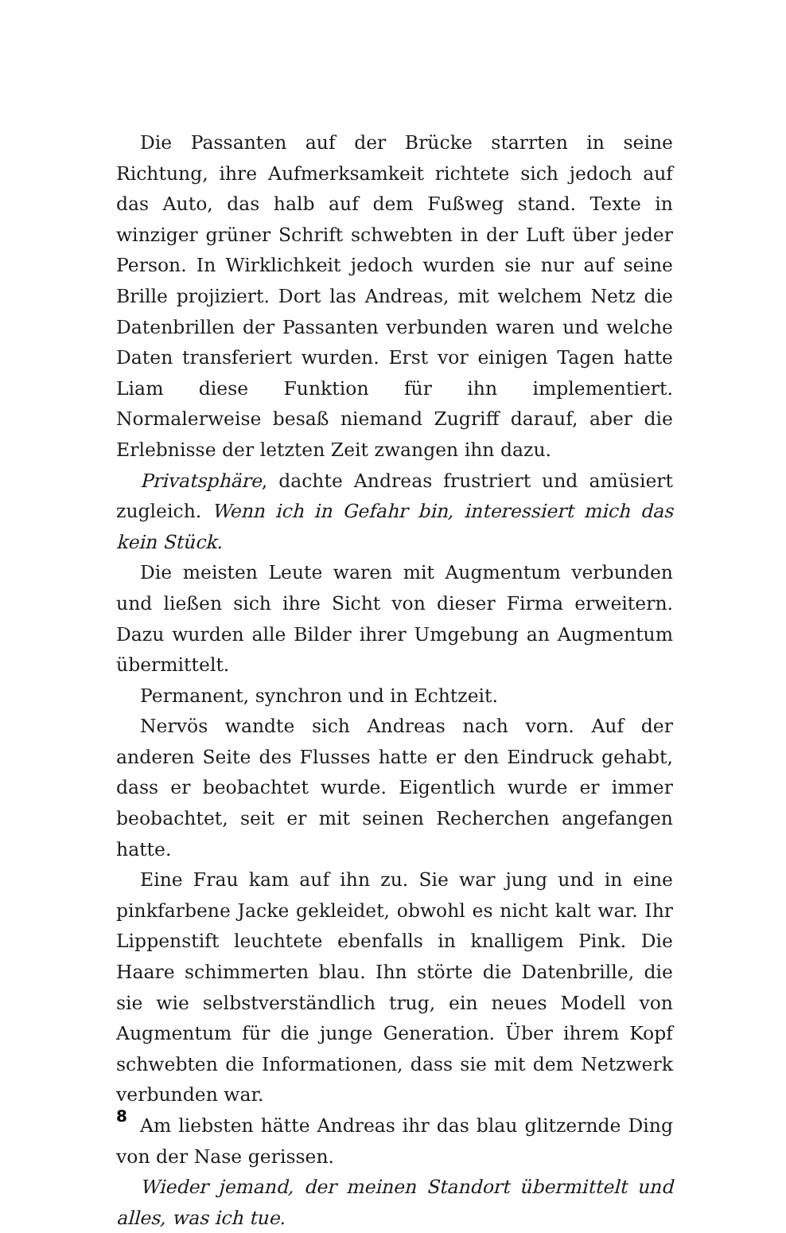Die Passanten auf der Brücke starrten in seine Richtung, ihre Aufmerksamkeit richtete sich jedoch auf das Auto, das halb auf dem Fußweg stand. Texte in winziger grüner Schrift schwebten in der Luft über jeder Person. In Wirklichkeit jedoch wurden sie nur auf seine Brille projiziert. Dort las Andreas, mit welchem Netz die Datenbrillen der Passanten verbunden waren und welche Daten transferiert wurden. Erst vor einigen Tagen hatte Liam diese Funktion für ihn implementiert. Normalerweise besaß niemand Zugriff darauf, aber die Erlebnisse der letzten Zeit zwangen ihn dazu.
Privatsphäre, dachte Andreas frustriert und amüsiert zugleich. Wenn ich in Gefahr bin, interessiert mich das kein Stück.
Die meisten Leute waren mit Augmentum verbunden und ließen sich ihre Sicht von dieser Firma erweitern. Dazu wurden alle Bilder ihrer Umgebung an Augmentum übermittelt.
Permanent, synchron und in Echtzeit.
Nervös wandte sich Andreas nach vorn. Auf der anderen Seite des Flusses hatte er den Eindruck gehabt, dass er beobachtet wurde. Eigentlich wurde er immer beobachtet, seit er mit seinen Recherchen angefangen hatte.
Eine Frau kam auf ihn zu. Sie war jung und in eine pinkfarbene Jacke gekleidet, obwohl es nicht kalt war. Ihr Lippenstift leuchtete ebenfalls in knalligem Pink. Die Haare schimmerten blau. Ihn störte die Datenbrille, die sie wie selbstverständlich trug, ein neues Modell von Augmentum für die junge Generation. Über ihrem Kopf schwebten die Informationen, dass sie mit dem Netzwerk verbunden war.
Am liebsten hätte Andreas ihr das blau glitzernde Ding von der Nase gerissen.
Wieder jemand, der meinen Standort übermittelt und alles, was ich tue.
8